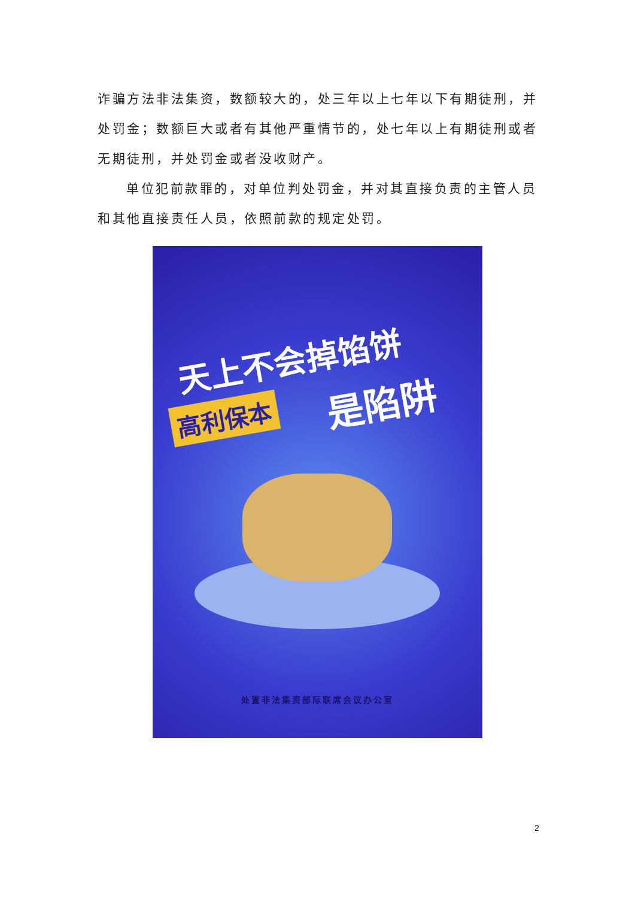诈骗方法非法集资，数额较大的，处三年以上七年以下有期徒刑，并处罚金；数额巨大或者有其他严重情节的，处七年以上有期徒刑或者无期徒刑，并处罚金或者没收财产。
单位犯前款罪的，对单位判处罚金，并对其直接负责的主管人员和其他直接责任人员，依照前款的规定处罚。
天上不会掉馅饼
高利保本 是陷阱
处置非法集资部际联席会议办公室
2